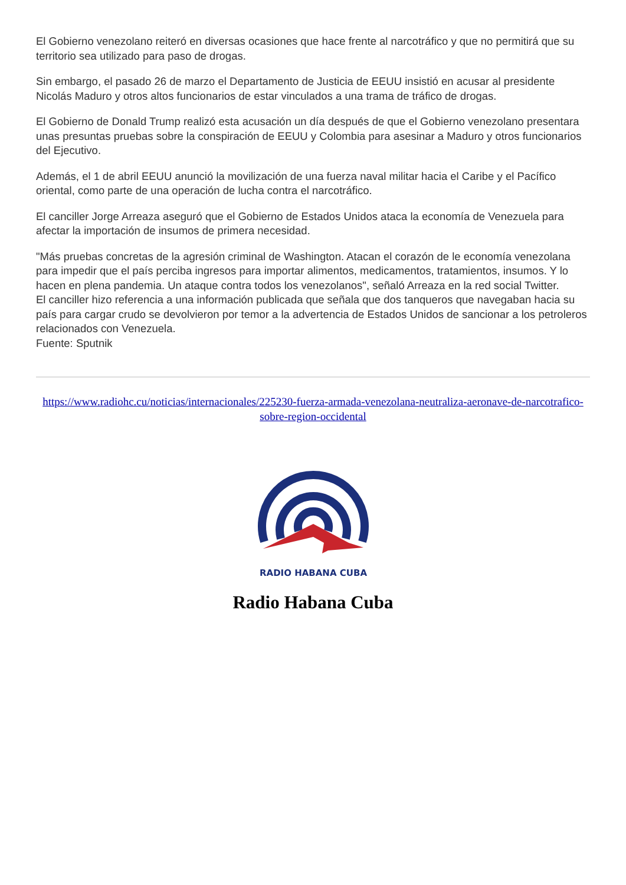El Gobierno venezolano reiteró en diversas ocasiones que hace frente al narcotráfico y que no permitirá que su territorio sea utilizado para paso de drogas.
Sin embargo, el pasado 26 de marzo el Departamento de Justicia de EEUU insistió en acusar al presidente Nicolás Maduro y otros altos funcionarios de estar vinculados a una trama de tráfico de drogas.
El Gobierno de Donald Trump realizó esta acusación un día después de que el Gobierno venezolano presentara unas presuntas pruebas sobre la conspiración de EEUU y Colombia para asesinar a Maduro y otros funcionarios del Ejecutivo.
Además, el 1 de abril EEUU anunció la movilización de una fuerza naval militar hacia el Caribe y el Pacífico oriental, como parte de una operación de lucha contra el narcotráfico.
El canciller Jorge Arreaza aseguró que el Gobierno de Estados Unidos ataca la economía de Venezuela para afectar la importación de insumos de primera necesidad.
"Más pruebas concretas de la agresión criminal de Washington. Atacan el corazón de le economía venezolana para impedir que el país perciba ingresos para importar alimentos, medicamentos, tratamientos, insumos. Y lo hacen en plena pandemia. Un ataque contra todos los venezolanos", señaló Arreaza en la red social Twitter.
El canciller hizo referencia a una información publicada que señala que dos tanqueros que navegaban hacia su país para cargar crudo se devolvieron por temor a la advertencia de Estados Unidos de sancionar a los petroleros relacionados con Venezuela.
Fuente: Sputnik
https://www.radiohc.cu/noticias/internacionales/225230-fuerza-armada-venezolana-neutraliza-aeronave-de-narcotrafico-sobre-region-occidental
RADIO HABANA CUBA
Radio Habana Cuba